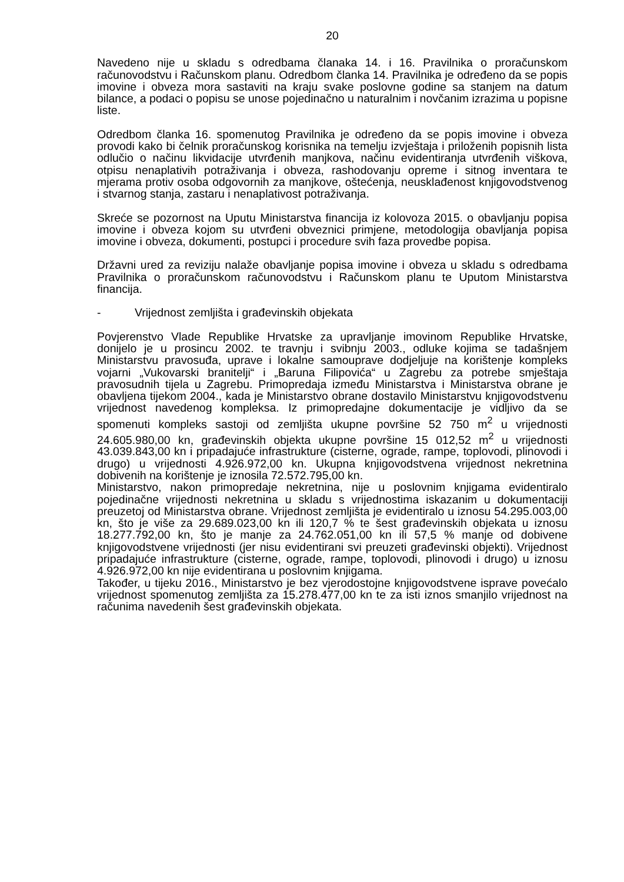20
Navedeno nije u skladu s odredbama članaka 14. i 16. Pravilnika o proračunskom računovodstvu i Računskom planu. Odredbom članka 14. Pravilnika je određeno da se popis imovine i obveza mora sastaviti na kraju svake poslovne godine sa stanjem na datum bilance, a podaci o popisu se unose pojedinačno u naturalnim i novčanim izrazima u popisne liste.
Odredbom članka 16. spomenutog Pravilnika je određeno da se popis imovine i obveza provodi kako bi čelnik proračunskog korisnika na temelju izvještaja i priloženih popisnih lista odlučio o načinu likvidacije utvrđenih manjkova, načinu evidentiranja utvrđenih viškova, otpisu nenaplativih potraživanja i obveza, rashodovanju opreme i sitnog inventara te mjerama protiv osoba odgovornih za manjkove, oštećenja, neusklađenost knjigovodstvenog i stvarnog stanja, zastaru i nenaplativost potraživanja.
Skreće se pozornost na Uputu Ministarstva financija iz kolovoza 2015. o obavljanju popisa imovine i obveza kojom su utvrđeni obveznici primjene, metodologija obavljanja popisa imovine i obveza, dokumenti, postupci i procedure svih faza provedbe popisa.
Državni ured za reviziju nalaže obavljanje popisa imovine i obveza u skladu s odredbama Pravilnika o proračunskom računovodstvu i Računskom planu te Uputom Ministarstva financija.
- Vrijednost zemljišta i građevinskih objekata
Povjerenstvo Vlade Republike Hrvatske za upravljanje imovinom Republike Hrvatske, donijelo je u prosincu 2002. te travnju i svibnju 2003., odluke kojima se tadašnjem Ministarstvu pravosuđa, uprave i lokalne samouprave dodjeljuje na korištenje kompleks vojarni „Vukovarski branitelji“ i „Baruna Filipovića“ u Zagrebu za potrebe smještaja pravosudnih tijela u Zagrebu. Primopredaja između Ministarstva i Ministarstva obrane je obavljena tijekom 2004., kada je Ministarstvo obrane dostavilo Ministarstvu knjigovodstvenu vrijednost navedenog kompleksa. Iz primopredajne dokumentacije je vidljivo da se spomenuti kompleks sastoji od zemljišta ukupne površine 52 750 m<sup>2</sup> u vrijednosti 24.605.980,00 kn, građevinskih objekta ukupne površine 15 012,52 m<sup>2</sup> u vrijednosti 43.039.843,00 kn i pripadajuće infrastrukture (cisterne, ograde, rampe, toplovodi, plinovodi i drugo) u vrijednosti 4.926.972,00 kn. Ukupna knjigovodstvena vrijednost nekretnina dobivenih na korištenje je iznosila 72.572.795,00 kn.
Ministarstvo, nakon primopredaje nekretnina, nije u poslovnim knjigama evidentiralo pojedinačne vrijednosti nekretnina u skladu s vrijednostima iskazanim u dokumentaciji preuzetoj od Ministarstva obrane. Vrijednost zemljišta je evidentiralo u iznosu 54.295.003,00 kn, što je više za 29.689.023,00 kn ili 120,7 % te šest građevinskih objekata u iznosu 18.277.792,00 kn, što je manje za 24.762.051,00 kn ili 57,5 % manje od dobivene knjigovodstvene vrijednosti (jer nisu evidentirani svi preuzeti građevinski objekti). Vrijednost pripadajuće infrastrukture (cisterne, ograde, rampe, toplovodi, plinovodi i drugo) u iznosu 4.926.972,00 kn nije evidentirana u poslovnim knjigama.
Također, u tijeku 2016., Ministarstvo je bez vjerodostojne knjigovodstvene isprave povećalo vrijednost spomenutog zemljišta za 15.278.477,00 kn te za isti iznos smanjilo vrijednost na računima navedenih šest građevinskih objekata.